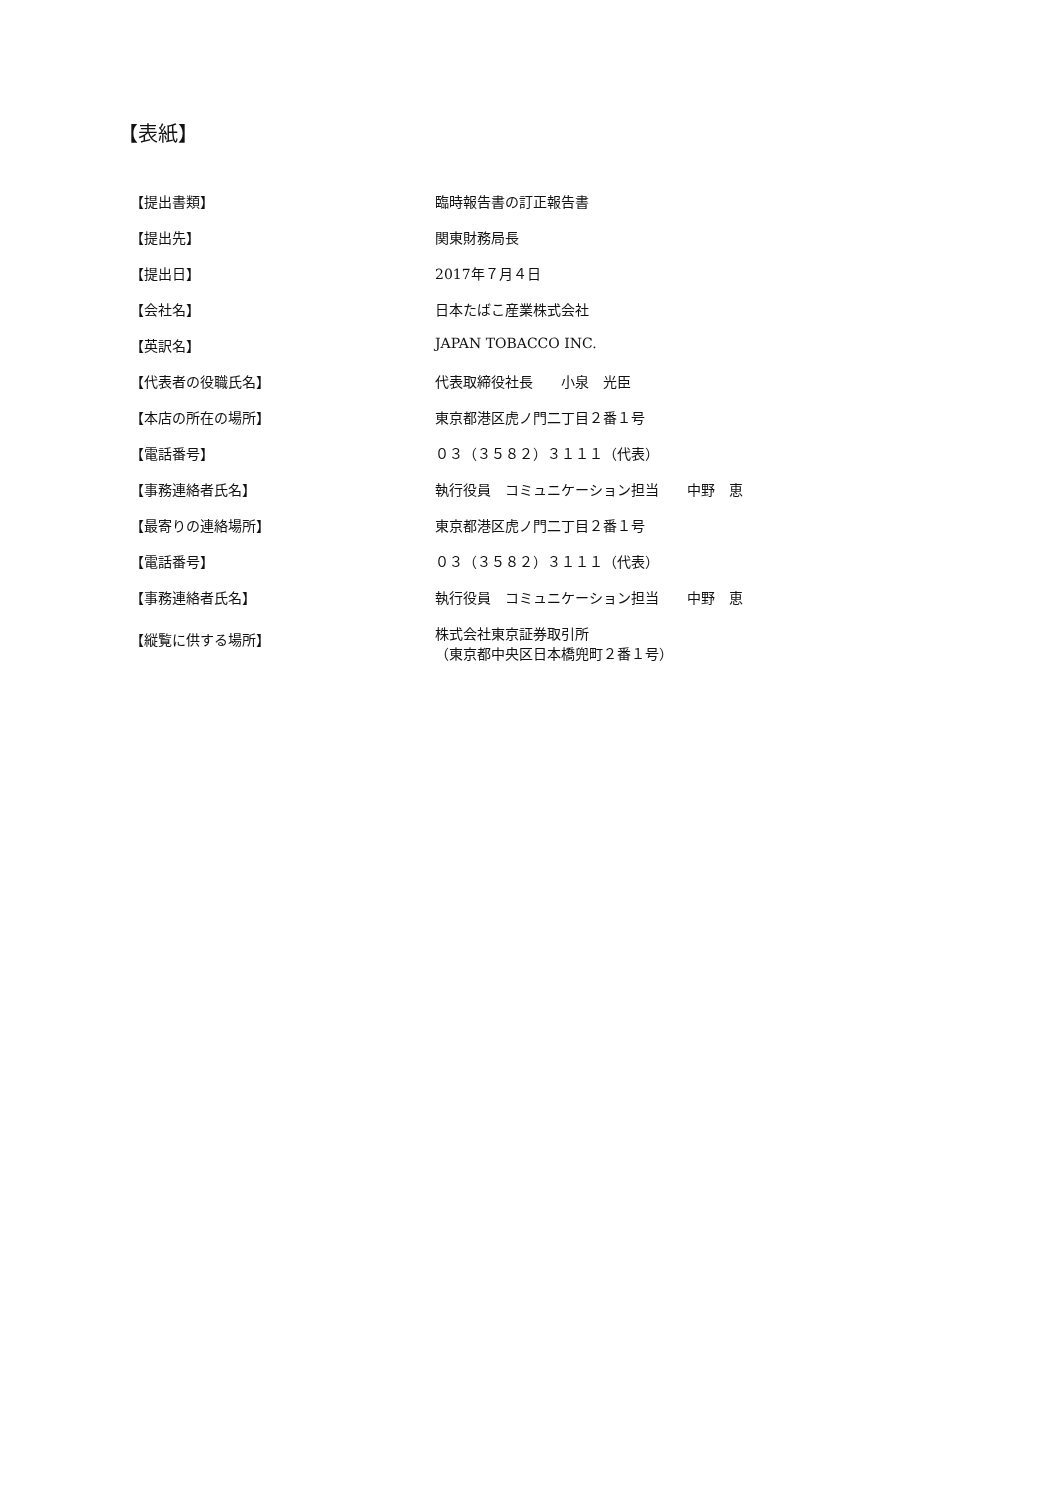【表紙】
| 【提出書類】 | 臨時報告書の訂正報告書 |
| 【提出先】 | 関東財務局長 |
| 【提出日】 | 2017年７月４日 |
| 【会社名】 | 日本たばこ産業株式会社 |
| 【英訳名】 | JAPAN TOBACCO INC. |
| 【代表者の役職氏名】 | 代表取締役社長 小泉 光臣 |
| 【本店の所在の場所】 | 東京都港区虎ノ門二丁目２番１号 |
| 【電話番号】 | ０３（３５８２）３１１１（代表） |
| 【事務連絡者氏名】 | 執行役員 コミュニケーション担当 中野 恵 |
| 【最寄りの連絡場所】 | 東京都港区虎ノ門二丁目２番１号 |
| 【電話番号】 | ０３（３５８２）３１１１（代表） |
| 【事務連絡者氏名】 | 執行役員 コミュニケーション担当 中野 恵 |
| 【縦覧に供する場所】 | 株式会社東京証券取引所 （東京都中央区日本橋兜町２番１号） |